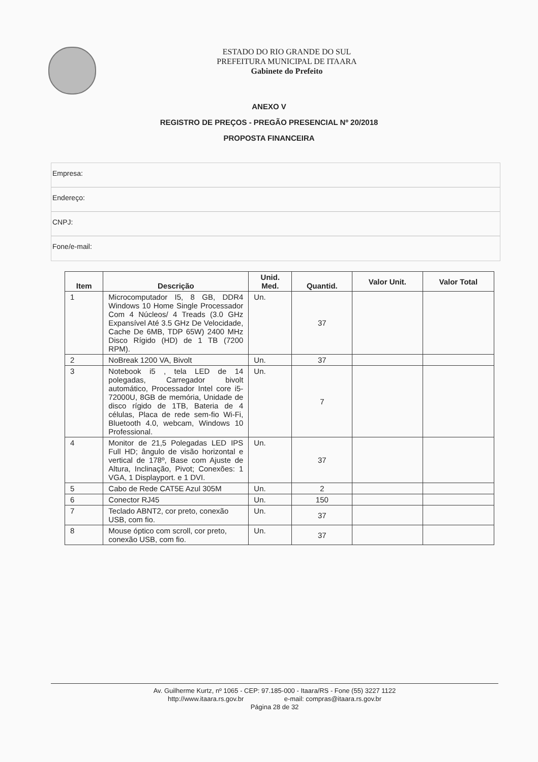ESTADO DO RIO GRANDE DO SUL
PREFEITURA MUNICIPAL DE ITAARA
Gabinete do Prefeito
ANEXO V
REGISTRO DE PREÇOS - PREGÃO PRESENCIAL Nº 20/2018
PROPOSTA FINANCEIRA
Empresa:
Endereço:
CNPJ:
Fone/e-mail:
| Item | Descrição | Unid. Med. | Quantid. | Valor Unit. | Valor Total |
| --- | --- | --- | --- | --- | --- |
| 1 | Microcomputador I5, 8 GB, DDR4 Windows 10 Home Single Processador Com 4 Núcleos/ 4 Treads (3.0 GHz Expansível Até 3.5 GHz De Velocidade, Cache De 6MB, TDP 65W) 2400 MHz Disco Rígido (HD) de 1 TB (7200 RPM). | Un. | 37 | | |
| 2 | NoBreak 1200 VA, Bivolt | Un. | 37 | | |
| 3 | Notebook i5 , tela LED de 14 polegadas, Carregador bivolt automático, Processador Intel core i5-72000U, 8GB de memória, Unidade de disco rígido de 1TB, Bateria de 4 células, Placa de rede sem-fio Wi-Fi, Bluetooth 4.0, webcam, Windows 10 Professional. | Un. | 7 | | |
| 4 | Monitor de 21,5 Polegadas LED IPS Full HD; ângulo de visão horizontal e vertical de 178º, Base com Ajuste de Altura, Inclinação, Pivot; Conexões: 1 VGA, 1 Displayport. e 1 DVI. | Un. | 37 | | |
| 5 | Cabo de Rede CAT5E Azul 305M | Un. | 2 | | |
| 6 | Conector RJ45 | Un. | 150 | | |
| 7 | Teclado ABNT2, cor preto, conexão USB, com fio. | Un. | 37 | | |
| 8 | Mouse óptico com scroll, cor preto, conexão USB, com fio. | Un. | 37 | | |
Av. Guilherme Kurtz, nº 1065 - CEP: 97.185-000 - Itaara/RS - Fone (55) 3227 1122
http://www.itaara.rs.gov.br e-mail: compras@itaara.rs.gov.br
Página 28 de 32